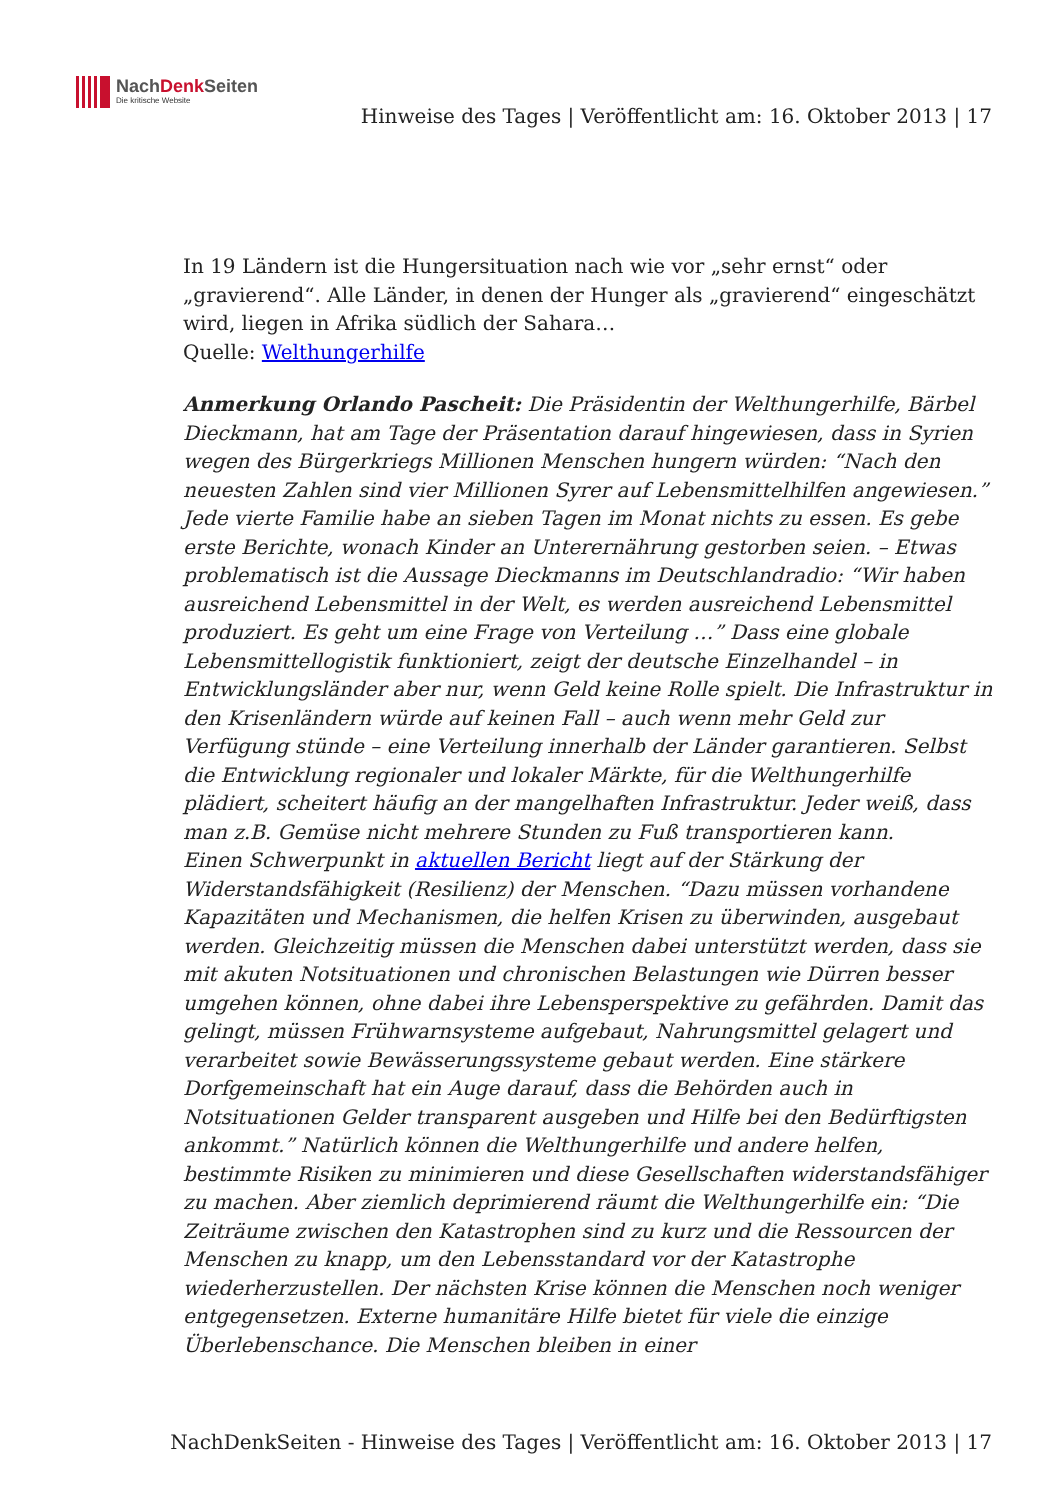NachDenk Seiten
Die kritische Website
Hinweise des Tages | Veröffentlicht am: 16. Oktober 2013 | 17
In 19 Ländern ist die Hungersituation nach wie vor „sehr ernst“ oder „gravierend“. Alle Länder, in denen der Hunger als „gravierend“ eingeschätzt wird, liegen in Afrika südlich der Sahara…
Quelle: Welthungerhilfe
Anmerkung Orlando Pascheit: Die Präsidentin der Welthungerhilfe, Bärbel Dieckmann, hat am Tage der Präsentation darauf hingewiesen, dass in Syrien wegen des Bürgerkriegs Millionen Menschen hungern würden: “Nach den neuesten Zahlen sind vier Millionen Syrer auf Lebensmittelhilfen angewiesen.” Jede vierte Familie habe an sieben Tagen im Monat nichts zu essen. Es gebe erste Berichte, wonach Kinder an Unterernährung gestorben seien. – Etwas problematisch ist die Aussage Dieckmanns im Deutschlandradio: “Wir haben ausreichend Lebensmittel in der Welt, es werden ausreichend Lebensmittel produziert. Es geht um eine Frage von Verteilung …” Dass eine globale Lebensmittellogistik funktioniert, zeigt der deutsche Einzelhandel – in Entwicklungsländer aber nur, wenn Geld keine Rolle spielt. Die Infrastruktur in den Krisenländern würde auf keinen Fall – auch wenn mehr Geld zur Verfügung stünde – eine Verteilung innerhalb der Länder garantieren. Selbst die Entwicklung regionaler und lokaler Märkte, für die Welthungerhilfe plädiert, scheitert häufig an der mangelhaften Infrastruktur. Jeder weiß, dass man z.B. Gemüse nicht mehrere Stunden zu Fuß transportieren kann.
Einen Schwerpunkt in aktuellen Bericht liegt auf der Stärkung der Widerstandsfähigkeit (Resilienz) der Menschen. “Dazu müssen vorhandene Kapazitäten und Mechanismen, die helfen Krisen zu überwinden, ausgebaut werden. Gleichzeitig müssen die Menschen dabei unterstützt werden, dass sie mit akuten Notsituationen und chronischen Belastungen wie Dürren besser umgehen können, ohne dabei ihre Lebensperspektive zu gefährden. Damit das gelingt, müssen Frühwarnsysteme aufgebaut, Nahrungsmittel gelagert und verarbeitet sowie Bewässerungssysteme gebaut werden. Eine stärkere Dorfgemeinschaft hat ein Auge darauf, dass die Behörden auch in Notsituationen Gelder transparent ausgeben und Hilfe bei den Bedürftigsten ankommt.” Natürlich können die Welthungerhilfe und andere helfen, bestimmte Risiken zu minimieren und diese Gesellschaften widerstandsfähiger zu machen. Aber ziemlich deprimierend räumt die Welthungerhilfe ein: “Die Zeiträume zwischen den Katastrophen sind zu kurz und die Ressourcen der Menschen zu knapp, um den Lebensstandard vor der Katastrophe wiederherzustellen. Der nächsten Krise können die Menschen noch weniger entgegensetzen. Externe humanitäre Hilfe bietet für viele die einzige Überlebenschance. Die Menschen bleiben in einer
NachDenkSeiten - Hinweise des Tages | Veröffentlicht am: 16. Oktober 2013 | 17